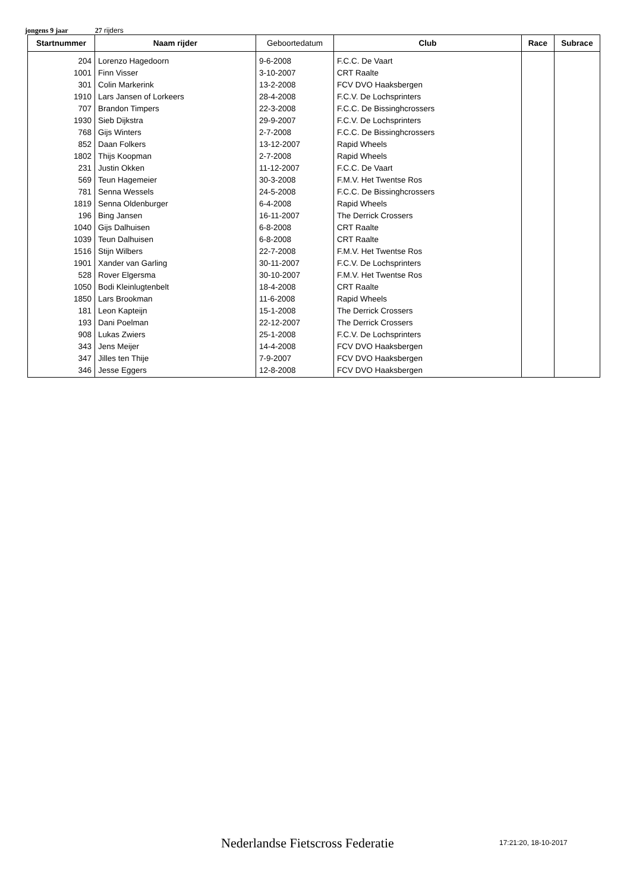jongens 9 jaar 27 rijders
| Startnummer | Naam rijder | Geboortedatum | Club | Race | Subrace |
| --- | --- | --- | --- | --- | --- |
| 204 | Lorenzo Hagedoorn | 9-6-2008 | F.C.C. De Vaart | | |
| 1001 | Finn Visser | 3-10-2007 | CRT Raalte | | |
| 301 | Colin Markerink | 13-2-2008 | FCV DVO Haaksbergen | | |
| 1910 | Lars Jansen of Lorkeers | 28-4-2008 | F.C.V. De Lochsprinters | | |
| 707 | Brandon Timpers | 22-3-2008 | F.C.C. De Bissinghcrossers | | |
| 1930 | Sieb Dijkstra | 29-9-2007 | F.C.V. De Lochsprinters | | |
| 768 | Gijs Winters | 2-7-2008 | F.C.C. De Bissinghcrossers | | |
| 852 | Daan Folkers | 13-12-2007 | Rapid Wheels | | |
| 1802 | Thijs Koopman | 2-7-2008 | Rapid Wheels | | |
| 231 | Justin Okken | 11-12-2007 | F.C.C. De Vaart | | |
| 569 | Teun Hagemeier | 30-3-2008 | F.M.V. Het Twentse Ros | | |
| 781 | Senna Wessels | 24-5-2008 | F.C.C. De Bissinghcrossers | | |
| 1819 | Senna Oldenburger | 6-4-2008 | Rapid Wheels | | |
| 196 | Bing Jansen | 16-11-2007 | The Derrick Crossers | | |
| 1040 | Gijs Dalhuisen | 6-8-2008 | CRT Raalte | | |
| 1039 | Teun Dalhuisen | 6-8-2008 | CRT Raalte | | |
| 1516 | Stijn Wilbers | 22-7-2008 | F.M.V. Het Twentse Ros | | |
| 1901 | Xander van Garling | 30-11-2007 | F.C.V. De Lochsprinters | | |
| 528 | Rover Elgersma | 30-10-2007 | F.M.V. Het Twentse Ros | | |
| 1050 | Bodi Kleinlugtenbelt | 18-4-2008 | CRT Raalte | | |
| 1850 | Lars Brookman | 11-6-2008 | Rapid Wheels | | |
| 181 | Leon Kapteijn | 15-1-2008 | The Derrick Crossers | | |
| 193 | Dani Poelman | 22-12-2007 | The Derrick Crossers | | |
| 908 | Lukas Zwiers | 25-1-2008 | F.C.V. De Lochsprinters | | |
| 343 | Jens Meijer | 14-4-2008 | FCV DVO Haaksbergen | | |
| 347 | Jilles ten Thije | 7-9-2007 | FCV DVO Haaksbergen | | |
| 346 | Jesse Eggers | 12-8-2008 | FCV DVO Haaksbergen | | |
Nederlandse Fietscross Federatie
17:21:20, 18-10-2017